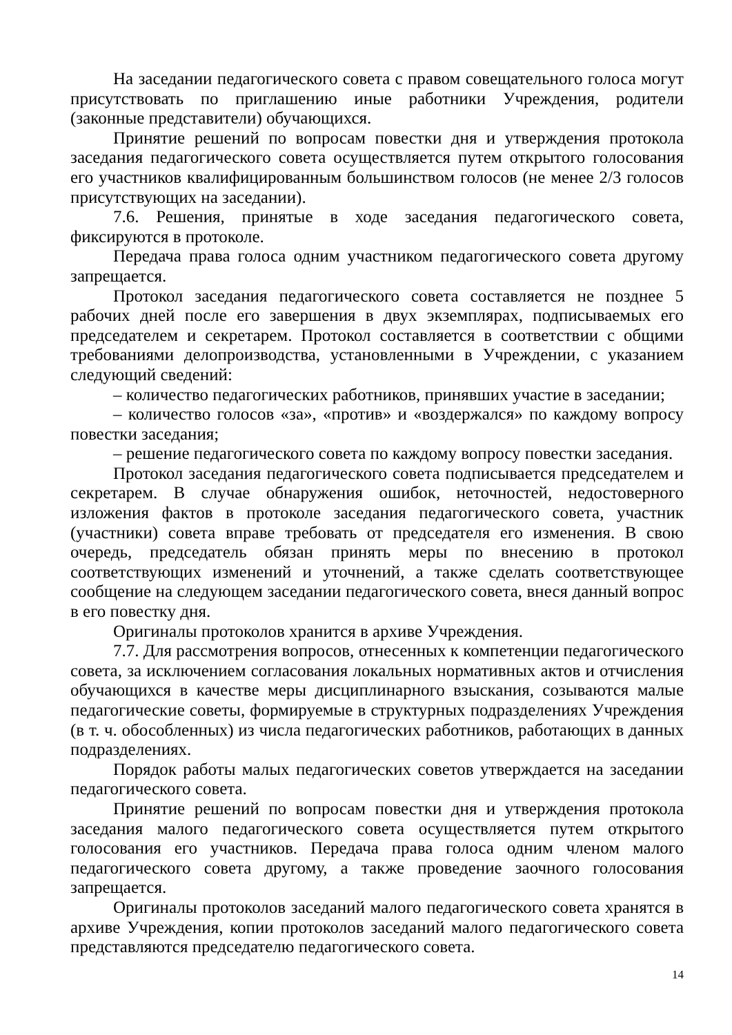На заседании педагогического совета с правом совещательного голоса могут присутствовать по приглашению иные работники Учреждения, родители (законные представители) обучающихся.
Принятие решений по вопросам повестки дня и утверждения протокола заседания педагогического совета осуществляется путем открытого голосования его участников квалифицированным большинством голосов (не менее 2/3 голосов присутствующих на заседании).
7.6. Решения, принятые в ходе заседания педагогического совета, фиксируются в протоколе.
Передача права голоса одним участником педагогического совета другому запрещается.
Протокол заседания педагогического совета составляется не позднее 5 рабочих дней после его завершения в двух экземплярах, подписываемых его председателем и секретарем. Протокол составляется в соответствии с общими требованиями делопроизводства, установленными в Учреждении, с указанием следующий сведений:
– количество педагогических работников, принявших участие в заседании;
– количество голосов «за», «против» и «воздержался» по каждому вопросу повестки заседания;
– решение педагогического совета по каждому вопросу повестки заседания.
Протокол заседания педагогического совета подписывается председателем и секретарем. В случае обнаружения ошибок, неточностей, недостоверного изложения фактов в протоколе заседания педагогического совета, участник (участники) совета вправе требовать от председателя его изменения. В свою очередь, председатель обязан принять меры по внесению в протокол соответствующих изменений и уточнений, а также сделать соответствующее сообщение на следующем заседании педагогического совета, внеся данный вопрос в его повестку дня.
Оригиналы протоколов хранится в архиве Учреждения.
7.7. Для рассмотрения вопросов, отнесенных к компетенции педагогического совета, за исключением согласования локальных нормативных актов и отчисления обучающихся в качестве меры дисциплинарного взыскания, созываются малые педагогические советы, формируемые в структурных подразделениях Учреждения (в т. ч. обособленных) из числа педагогических работников, работающих в данных подразделениях.
Порядок работы малых педагогических советов утверждается на заседании педагогического совета.
Принятие решений по вопросам повестки дня и утверждения протокола заседания малого педагогического совета осуществляется путем открытого голосования его участников. Передача права голоса одним членом малого педагогического совета другому, а также проведение заочного голосования запрещается.
Оригиналы протоколов заседаний малого педагогического совета хранятся в архиве Учреждения, копии протоколов заседаний малого педагогического совета представляются председателю педагогического совета.
14